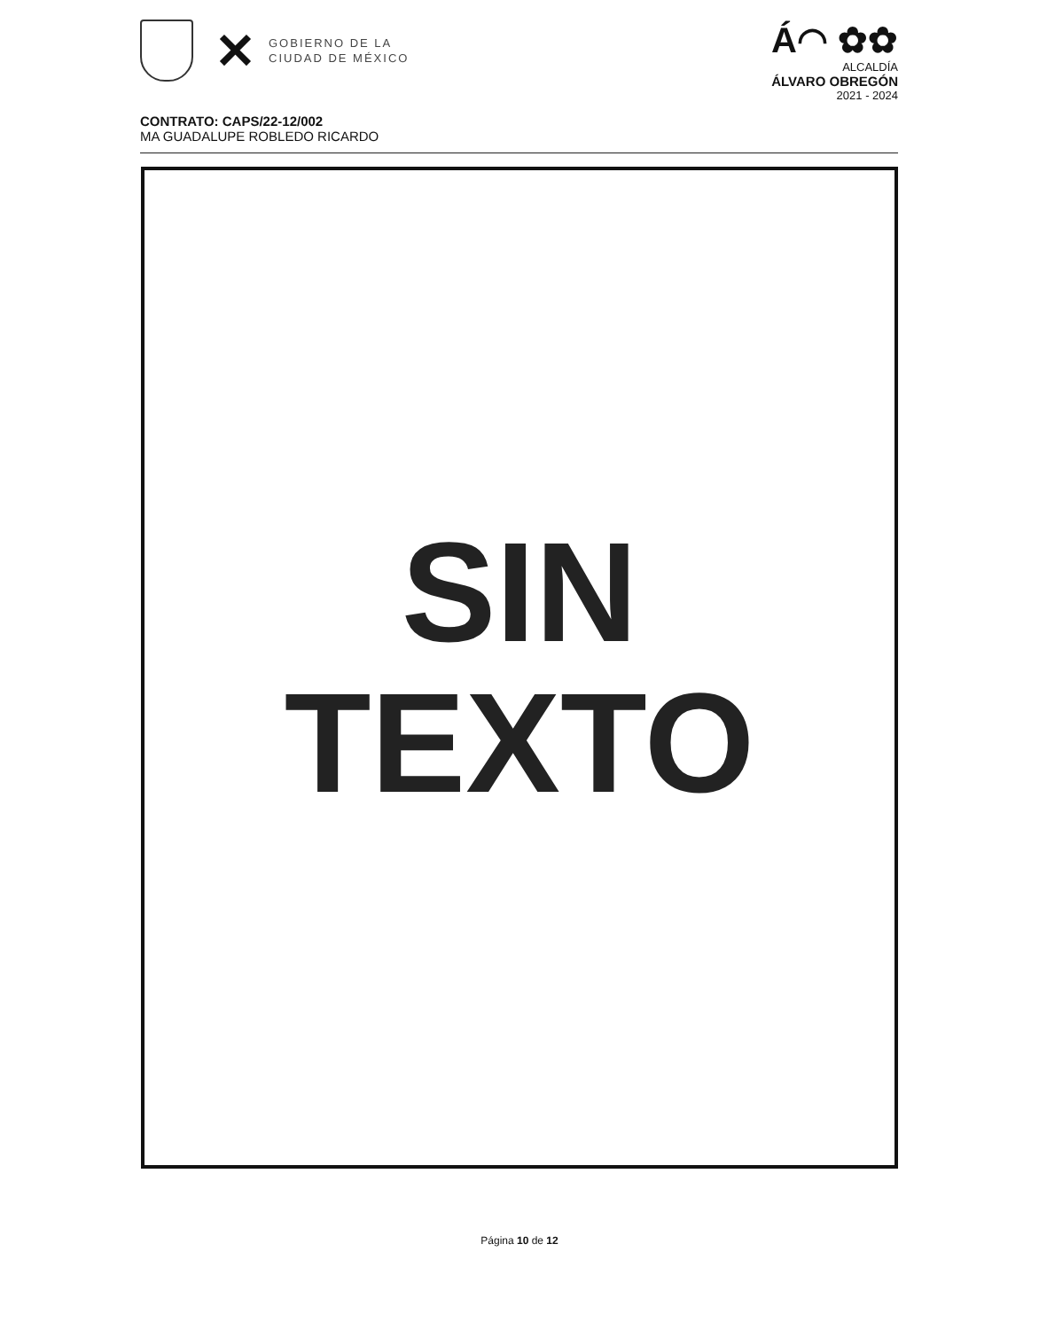✕
GOBIERNO DE LA
CIUDAD DE MÉXICO
Á◠ ✿✿
ALCALDÍA
ÁLVARO OBREGÓN
2021 - 2024
CONTRATO: CAPS/22-12/002
MA GUADALUPE ROBLEDO RICARDO
SIN
TEXTO
Página 10 de 12